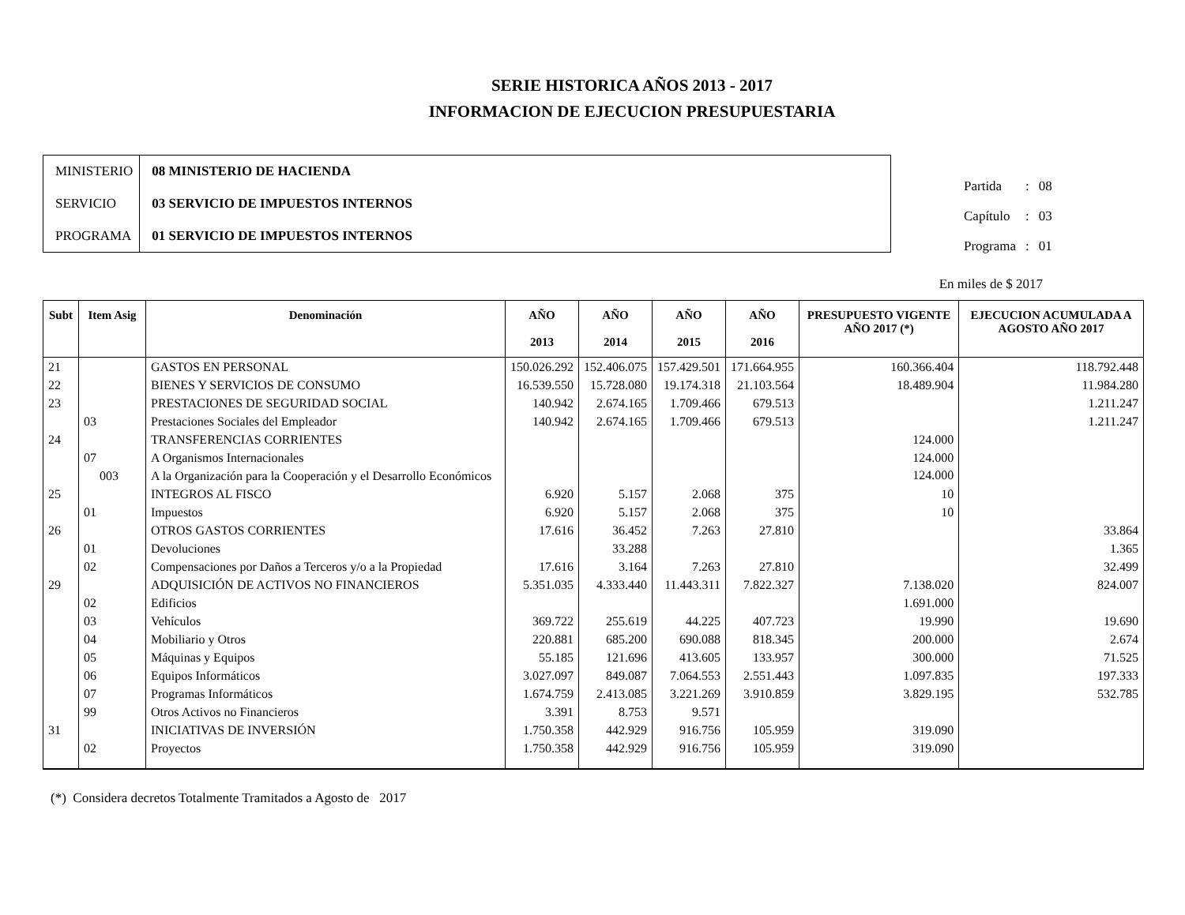SERIE HISTORICA AÑOS 2013 - 2017
INFORMACION DE EJECUCION PRESUPUESTARIA
| MINISTERIO | 08 MINISTERIO DE HACIENDA |
| SERVICIO | 03 SERVICIO DE IMPUESTOS INTERNOS |
| PROGRAMA | 01 SERVICIO DE IMPUESTOS INTERNOS |
| Partida | : | 08 |
| Capítulo | : | 03 |
| Programa | : | 01 |
En miles de $ 2017
| Subt | Item Asig | Denominación | AÑO 2013 | AÑO 2014 | AÑO 2015 | AÑO 2016 | PRESUPUESTO VIGENTE AÑO 2017 (*) | EJECUCION ACUMULADA A AGOSTO AÑO 2017 |
| --- | --- | --- | --- | --- | --- | --- | --- | --- |
| 21 | | GASTOS EN PERSONAL | 150.026.292 | 152.406.075 | 157.429.501 | 171.664.955 | 160.366.404 | 118.792.448 |
| 22 | | BIENES Y SERVICIOS DE CONSUMO | 16.539.550 | 15.728.080 | 19.174.318 | 21.103.564 | 18.489.904 | 11.984.280 |
| 23 | | PRESTACIONES DE SEGURIDAD SOCIAL | 140.942 | 2.674.165 | 1.709.466 | 679.513 | | 1.211.247 |
| | 03 | Prestaciones Sociales del Empleador | 140.942 | 2.674.165 | 1.709.466 | 679.513 | | 1.211.247 |
| 24 | | TRANSFERENCIAS CORRIENTES | | | | | 124.000 | |
| | 07 | A Organismos Internacionales | | | | | 124.000 | |
| | 003 | A la Organización para la Cooperación y el Desarrollo Económicos | | | | | 124.000 | |
| 25 | | INTEGROS AL FISCO | 6.920 | 5.157 | 2.068 | 375 | 10 | |
| | 01 | Impuestos | 6.920 | 5.157 | 2.068 | 375 | 10 | |
| 26 | | OTROS GASTOS CORRIENTES | 17.616 | 36.452 | 7.263 | 27.810 | | 33.864 |
| | 01 | Devoluciones | | 33.288 | | | | 1.365 |
| | 02 | Compensaciones por Daños a Terceros y/o a la Propiedad | 17.616 | 3.164 | 7.263 | 27.810 | | 32.499 |
| 29 | | ADQUISICIÓN DE ACTIVOS NO FINANCIEROS | 5.351.035 | 4.333.440 | 11.443.311 | 7.822.327 | 7.138.020 | 824.007 |
| | 02 | Edificios | | | | | 1.691.000 | |
| | 03 | Vehículos | 369.722 | 255.619 | 44.225 | 407.723 | 19.990 | 19.690 |
| | 04 | Mobiliario y Otros | 220.881 | 685.200 | 690.088 | 818.345 | 200.000 | 2.674 |
| | 05 | Máquinas y Equipos | 55.185 | 121.696 | 413.605 | 133.957 | 300.000 | 71.525 |
| | 06 | Equipos Informáticos | 3.027.097 | 849.087 | 7.064.553 | 2.551.443 | 1.097.835 | 197.333 |
| | 07 | Programas Informáticos | 1.674.759 | 2.413.085 | 3.221.269 | 3.910.859 | 3.829.195 | 532.785 |
| | 99 | Otros Activos no Financieros | 3.391 | 8.753 | 9.571 | | | |
| 31 | | INICIATIVAS DE INVERSIÓN | 1.750.358 | 442.929 | 916.756 | 105.959 | 319.090 | |
| | 02 | Proyectos | 1.750.358 | 442.929 | 916.756 | 105.959 | 319.090 | |
(*) Considera decretos Totalmente Tramitados a Agosto de 2017